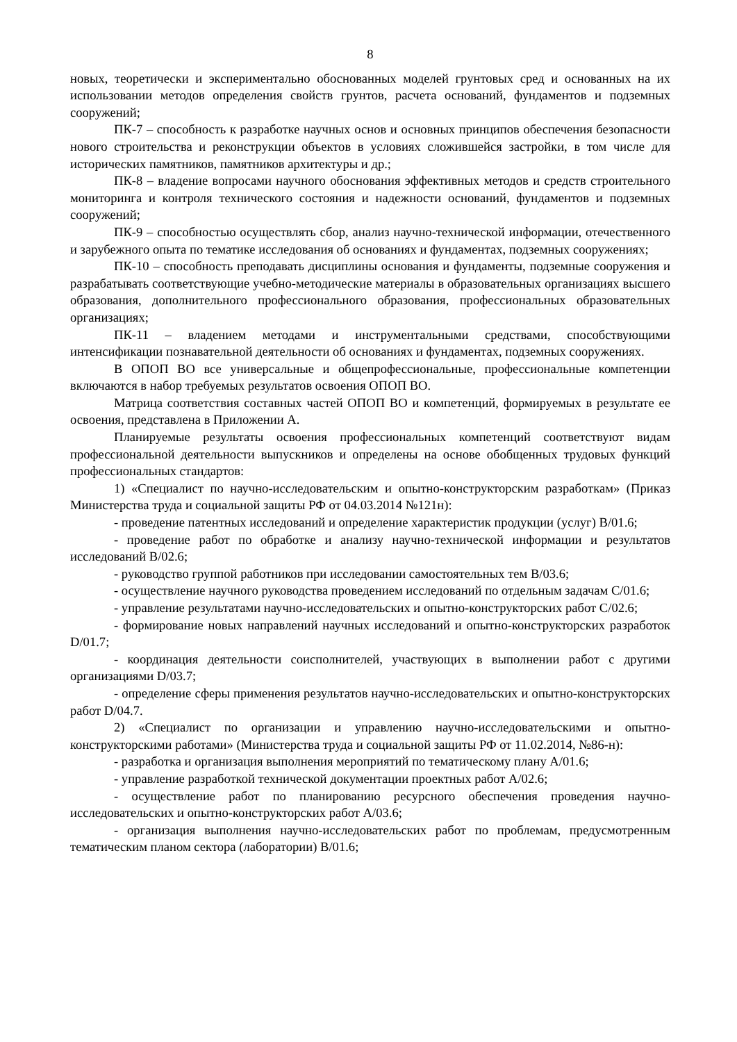8
новых, теоретически и экспериментально обоснованных моделей грунтовых сред и основанных на их использовании методов определения свойств грунтов, расчета оснований, фундаментов и подземных сооружений;
ПК-7 – способность к разработке научных основ и основных принципов обеспечения безопасности нового строительства и реконструкции объектов в условиях сложившейся застройки, в том числе для исторических памятников, памятников архитектуры и др.;
ПК-8 – владение вопросами научного обоснования эффективных методов и средств строительного мониторинга и контроля технического состояния и надежности оснований, фундаментов и подземных сооружений;
ПК-9 – способностью осуществлять сбор, анализ научно-технической информации, отечественного и зарубежного опыта по тематике исследования об основаниях и фундаментах, подземных сооружениях;
ПК-10 – способность преподавать дисциплины основания и фундаменты, подземные сооружения и разрабатывать соответствующие учебно-методические материалы в образовательных организациях высшего образования, дополнительного профессионального образования, профессиональных образовательных организациях;
ПК-11 – владением методами и инструментальными средствами, способствующими интенсификации познавательной деятельности об основаниях и фундаментах, подземных сооружениях.
В ОПОП ВО все универсальные и общепрофессиональные, профессиональные компетенции включаются в набор требуемых результатов освоения ОПОП ВО.
Матрица соответствия составных частей ОПОП ВО и компетенций, формируемых в результате ее освоения, представлена в Приложении А.
Планируемые результаты освоения профессиональных компетенций соответствуют видам профессиональной деятельности выпускников и определены на основе обобщенных трудовых функций профессиональных стандартов:
1) «Специалист по научно-исследовательским и опытно-конструкторским разработкам» (Приказ Министерства труда и социальной защиты РФ от 04.03.2014 №121н):
- проведение патентных исследований и определение характеристик продукции (услуг) В/01.6;
- проведение работ по обработке и анализу научно-технической информации и результатов исследований В/02.6;
- руководство группой работников при исследовании самостоятельных тем В/03.6;
- осуществление научного руководства проведением исследований по отдельным задачам С/01.6;
- управление результатами научно-исследовательских и опытно-конструкторских работ С/02.6;
- формирование новых направлений научных исследований и опытно-конструкторских разработок D/01.7;
- координация деятельности соисполнителей, участвующих в выполнении работ с другими организациями D/03.7;
- определение сферы применения результатов научно-исследовательских и опытно-конструкторских работ D/04.7.
2) «Специалист по организации и управлению научно-исследовательскими и опытно-конструкторскими работами» (Министерства труда и социальной защиты РФ от 11.02.2014, №86-н):
- разработка и организация выполнения мероприятий по тематическому плану А/01.6;
- управление разработкой технической документации проектных работ А/02.6;
- осуществление работ по планированию ресурсного обеспечения проведения научно-исследовательских и опытно-конструкторских работ А/03.6;
- организация выполнения научно-исследовательских работ по проблемам, предусмотренным тематическим планом сектора (лаборатории) В/01.6;